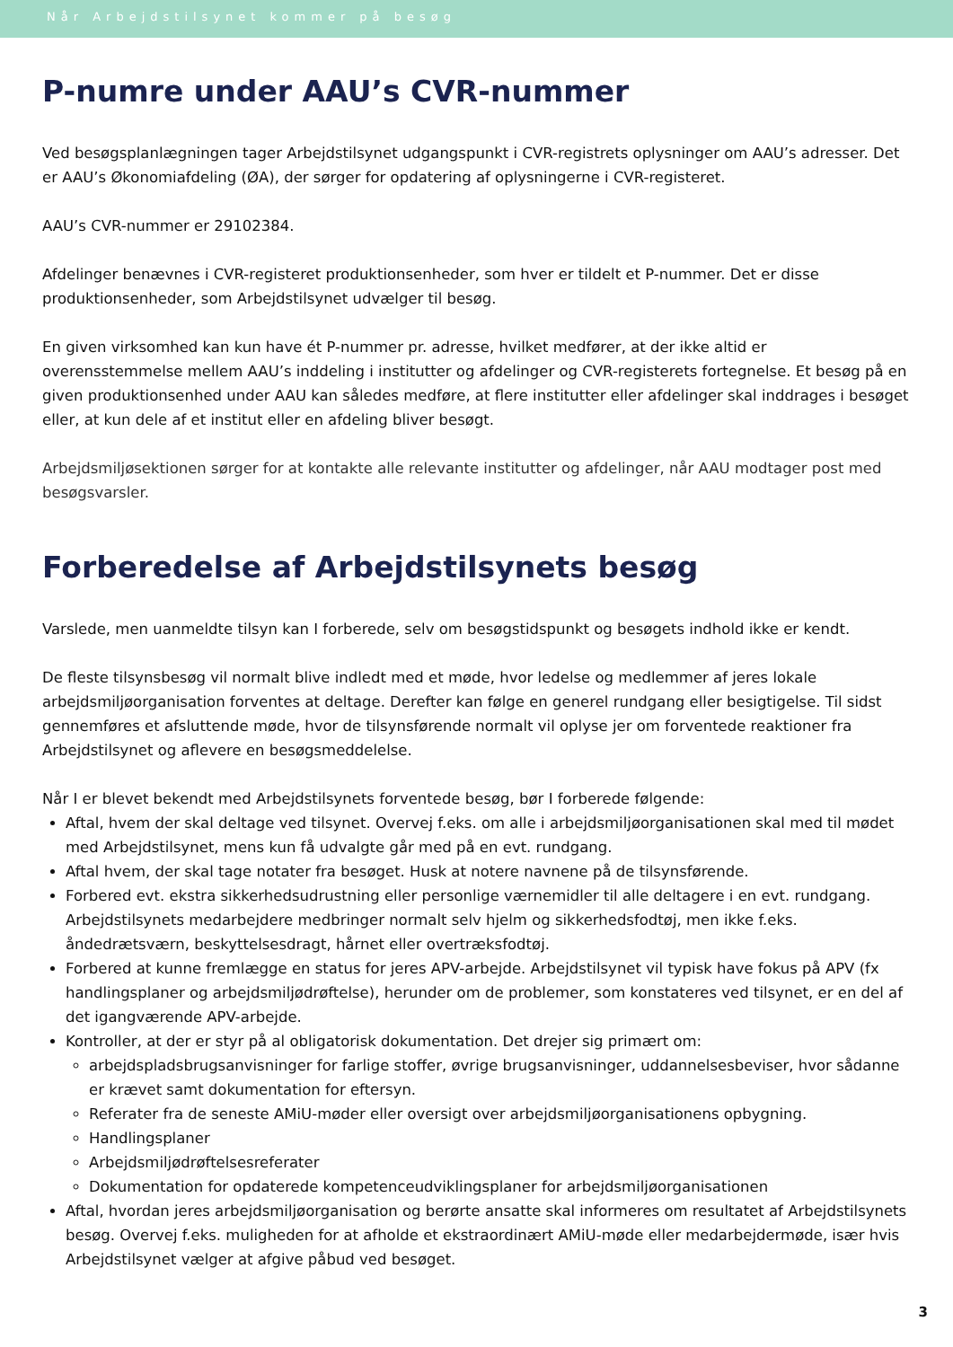Når Arbejdstilsynet kommer på besøg
P-numre under AAU’s CVR-nummer
Ved besøgsplanlægningen tager Arbejdstilsynet udgangspunkt i CVR-registrets oplysninger om AAU’s adresser. Det er AAU’s Økonomiafdeling (ØA), der sørger for opdatering af oplysningerne i CVR-registeret.
AAU’s CVR-nummer er 29102384.
Afdelinger benævnes i CVR-registeret produktionsenheder, som hver er tildelt et P-nummer. Det er disse produktionsenheder, som Arbejdstilsynet udvælger til besøg.
En given virksomhed kan kun have ét P-nummer pr. adresse, hvilket medfører, at der ikke altid er overensstemmelse mellem AAU’s inddeling i institutter og afdelinger og CVR-registerets fortegnelse. Et besøg på en given produktionsenhed under AAU kan således medføre, at flere institutter eller afdelinger skal inddrages i besøget eller, at kun dele af et institut eller en afdeling bliver besøgt.
Arbejdsmiljøsektionen sørger for at kontakte alle relevante institutter og afdelinger, når AAU modtager post med besøgsvarsler.
Forberedelse af Arbejdstilsynets besøg
Varslede, men uanmeldte tilsyn kan I forberede, selv om besøgstidspunkt og besøgets indhold ikke er kendt.
De fleste tilsynsbesøg vil normalt blive indledt med et møde, hvor ledelse og medlemmer af jeres lokale arbejdsmiljøorganisation forventes at deltage. Derefter kan følge en generel rundgang eller besigtigelse. Til sidst gennemføres et afsluttende møde, hvor de tilsynsførende normalt vil oplyse jer om forventede reaktioner fra Arbejdstilsynet og aflevere en besøgsmeddelelse.
Når I er blevet bekendt med Arbejdstilsynets forventede besøg, bør I forberede følgende:
Aftal, hvem der skal deltage ved tilsynet. Overvej f.eks. om alle i arbejdsmiljøorganisationen skal med til mødet med Arbejdstilsynet, mens kun få udvalgte går med på en evt. rundgang.
Aftal hvem, der skal tage notater fra besøget. Husk at notere navnene på de tilsynsførende.
Forbered evt. ekstra sikkerhedsudrustning eller personlige værnemidler til alle deltagere i en evt. rundgang. Arbejdstilsynets medarbejdere medbringer normalt selv hjelm og sikkerhedsfodtøj, men ikke f.eks. åndedrætsværn, beskyttelsesdragt, hårnet eller overtræksfodtøj.
Forbered at kunne fremlægge en status for jeres APV-arbejde. Arbejdstilsynet vil typisk have fokus på APV (fx handlingsplaner og arbejdsmiljødrøftelse), herunder om de problemer, som konstateres ved tilsynet, er en del af det igangværende APV-arbejde.
Kontroller, at der er styr på al obligatorisk dokumentation. Det drejer sig primært om:
arbejdspladsbrugsanvisninger for farlige stoffer, øvrige brugsanvisninger, uddannelsesbeviser, hvor sådanne er krævet samt dokumentation for eftersyn.
Referater fra de seneste AMiU-møder eller oversigt over arbejdsmiljøorganisationens opbygning.
Handlingsplaner
Arbejdsmiljødrøftelsesreferater
Dokumentation for opdaterede kompetenceudviklingsplaner for arbejdsmiljøorganisationen
Aftal, hvordan jeres arbejdsmiljøorganisation og berørte ansatte skal informeres om resultatet af Arbejdstilsynets besøg. Overvej f.eks. muligheden for at afholde et ekstraordinært AMiU-møde eller medarbejdermøde, især hvis Arbejdstilsynet vælger at afgive påbud ved besøget.
3